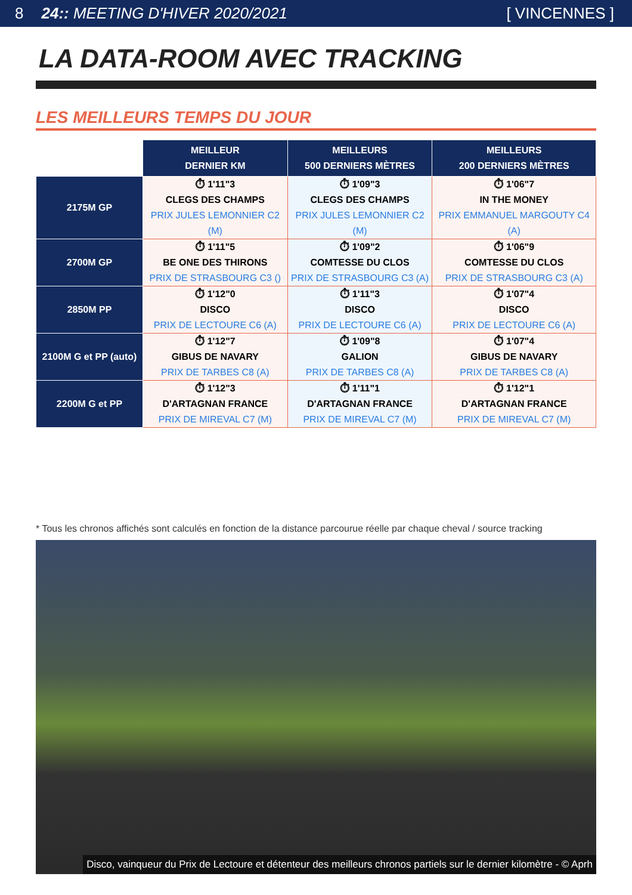8 24:: MEETING D'HIVER 2020/2021 [ VINCENNES ]
LA DATA-ROOM AVEC TRACKING
LES MEILLEURS TEMPS DU JOUR
| | MEILLEUR DERNIER KM | MEILLEURS 500 DERNIERS MÈTRES | MEILLEURS 200 DERNIERS MÈTRES |
| --- | --- | --- | --- |
| 2175M GP | ⏱ 1'11"3 CLEGS DES CHAMPS PRIX JULES LEMONNIER C2 (M) | ⏱ 1'09"3 CLEGS DES CHAMPS PRIX JULES LEMONNIER C2 (M) | ⏱ 1'06"7 IN THE MONEY PRIX EMMANUEL MARGOUTY C4 (A) |
| 2700M GP | ⏱ 1'11"5 BE ONE DES THIRONS PRIX DE STRASBOURG C3 () | ⏱ 1'09"2 COMTESSE DU CLOS PRIX DE STRASBOURG C3 (A) | ⏱ 1'06"9 COMTESSE DU CLOS PRIX DE STRASBOURG C3 (A) |
| 2850M PP | ⏱ 1'12"0 DISCO PRIX DE LECTOURE C6 (A) | ⏱ 1'11"3 DISCO PRIX DE LECTOURE C6 (A) | ⏱ 1'07"4 DISCO PRIX DE LECTOURE C6 (A) |
| 2100M G et PP (auto) | ⏱ 1'12"7 GIBUS DE NAVARY PRIX DE TARBES C8 (A) | ⏱ 1'09"8 GALION PRIX DE TARBES C8 (A) | ⏱ 1'07"4 GIBUS DE NAVARY PRIX DE TARBES C8 (A) |
| 2200M G et PP | ⏱ 1'12"3 D'ARTAGNAN FRANCE PRIX DE MIREVAL C7 (M) | ⏱ 1'11"1 D'ARTAGNAN FRANCE PRIX DE MIREVAL C7 (M) | ⏱ 1'12"1 D'ARTAGNAN FRANCE PRIX DE MIREVAL C7 (M) |
* Tous les chronos affichés sont calculés en fonction de la distance parcourue réelle par chaque cheval / source tracking
Disco, vainqueur du Prix de Lectoure et détenteur des meilleurs chronos partiels sur le dernier kilomètre - © Aprh